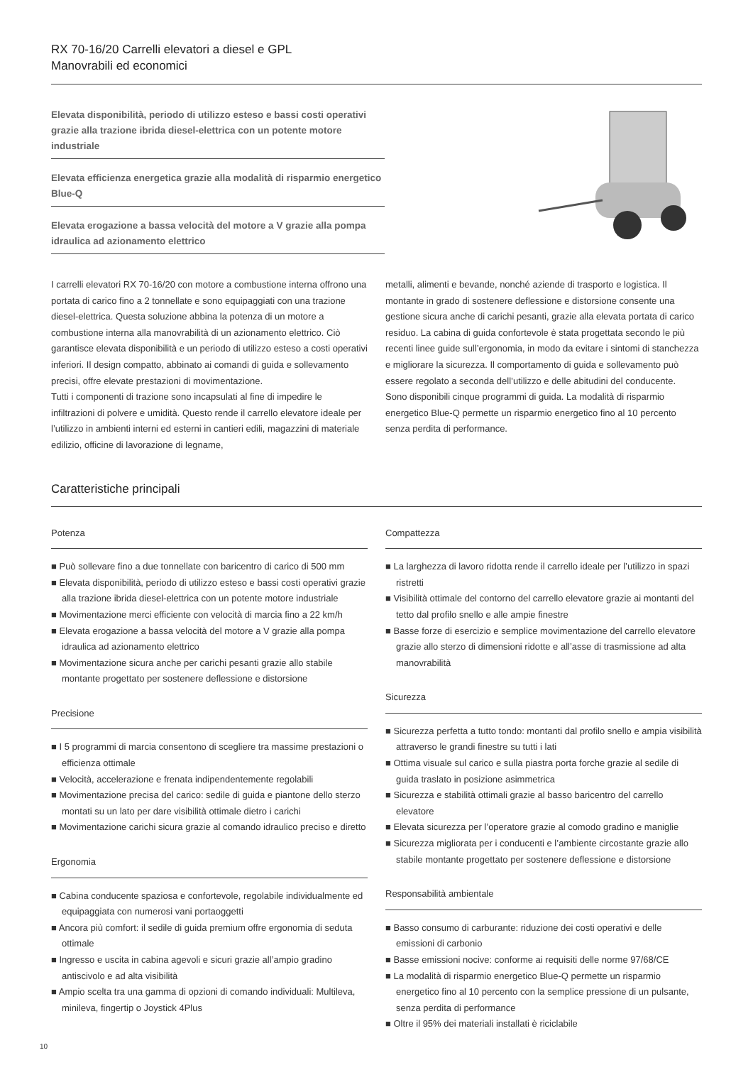RX 70-16/20 Carrelli elevatori a diesel e GPL
Manovrabili ed economici
Elevata disponibilità, periodo di utilizzo esteso e bassi costi operativi grazie alla trazione ibrida diesel-elettrica con un potente motore industriale
Elevata efficienza energetica grazie alla modalità di risparmio energetico Blue-Q
Elevata erogazione a bassa velocità del motore a V grazie alla pompa idraulica ad azionamento elettrico
I carrelli elevatori RX 70-16/20 con motore a combustione interna offrono una portata di carico fino a 2 tonnellate e sono equipaggiati con una trazione diesel-elettrica. Questa soluzione abbina la potenza di un motore a combustione interna alla manovrabilità di un azionamento elettrico. Ciò garantisce elevata disponibilità e un periodo di utilizzo esteso a costi operativi inferiori. Il design compatto, abbinato ai comandi di guida e sollevamento precisi, offre elevate prestazioni di movimentazione.
Tutti i componenti di trazione sono incapsulati al fine di impedire le infiltrazioni di polvere e umidità. Questo rende il carrello elevatore ideale per l’utilizzo in ambienti interni ed esterni in cantieri edili, magazzini di materiale edilizio, officine di lavorazione di legname,
metalli, alimenti e bevande, nonché aziende di trasporto e logistica. Il montante in grado di sostenere deflessione e distorsione consente una gestione sicura anche di carichi pesanti, grazie alla elevata portata di carico residuo. La cabina di guida confortevole è stata progettata secondo le più recenti linee guide sull’ergonomia, in modo da evitare i sintomi di stanchezza e migliorare la sicurezza. Il comportamento di guida e sollevamento può essere regolato a seconda dell’utilizzo e delle abitudini del conducente.
Sono disponibili cinque programmi di guida. La modalità di risparmio energetico Blue-Q permette un risparmio energetico fino al 10 percento senza perdita di performance.
Caratteristiche principali
Potenza
■ Può sollevare fino a due tonnellate con baricentro di carico di 500 mm
■ Elevata disponibilità, periodo di utilizzo esteso e bassi costi operativi grazie alla trazione ibrida diesel-elettrica con un potente motore industriale
■ Movimentazione merci efficiente con velocità di marcia fino a 22 km/h
■ Elevata erogazione a bassa velocità del motore a V grazie alla pompa idraulica ad azionamento elettrico
■ Movimentazione sicura anche per carichi pesanti grazie allo stabile montante progettato per sostenere deflessione e distorsione
Precisione
■ I 5 programmi di marcia consentono di scegliere tra massime prestazioni o efficienza ottimale
■ Velocità, accelerazione e frenata indipendentemente regolabili
■ Movimentazione precisa del carico: sedile di guida e piantone dello sterzo montati su un lato per dare visibilità ottimale dietro i carichi
■ Movimentazione carichi sicura grazie al comando idraulico preciso e diretto
Ergonomia
■ Cabina conducente spaziosa e confortevole, regolabile individualmente ed equipaggiata con numerosi vani portaoggetti
■ Ancora più comfort: il sedile di guida premium offre ergonomia di seduta ottimale
■ Ingresso e uscita in cabina agevoli e sicuri grazie all’ampio gradino antiscivolo e ad alta visibilità
■ Ampio scelta tra una gamma di opzioni di comando individuali: Multileva, minileva, fingertip o Joystick 4Plus
Compattezza
■ La larghezza di lavoro ridotta rende il carrello ideale per l’utilizzo in spazi ristretti
■ Visibilità ottimale del contorno del carrello elevatore grazie ai montanti del tetto dal profilo snello e alle ampie finestre
■ Basse forze di esercizio e semplice movimentazione del carrello elevatore grazie allo sterzo di dimensioni ridotte e all’asse di trasmissione ad alta manovrabilità
Sicurezza
■ Sicurezza perfetta a tutto tondo: montanti dal profilo snello e ampia visibilità attraverso le grandi finestre su tutti i lati
■ Ottima visuale sul carico e sulla piastra porta forche grazie al sedile di guida traslato in posizione asimmetrica
■ Sicurezza e stabilità ottimali grazie al basso baricentro del carrello elevatore
■ Elevata sicurezza per l’operatore grazie al comodo gradino e maniglie
■ Sicurezza migliorata per i conducenti e l’ambiente circostante grazie allo stabile montante progettato per sostenere deflessione e distorsione
Responsabilità ambientale
■ Basso consumo di carburante: riduzione dei costi operativi e delle emissioni di carbonio
■ Basse emissioni nocive: conforme ai requisiti delle norme 97/68/CE
■ La modalità di risparmio energetico Blue-Q permette un risparmio energetico fino al 10 percento con la semplice pressione di un pulsante, senza perdita di performance
■ Oltre il 95% dei materiali installati è riciclabile
10